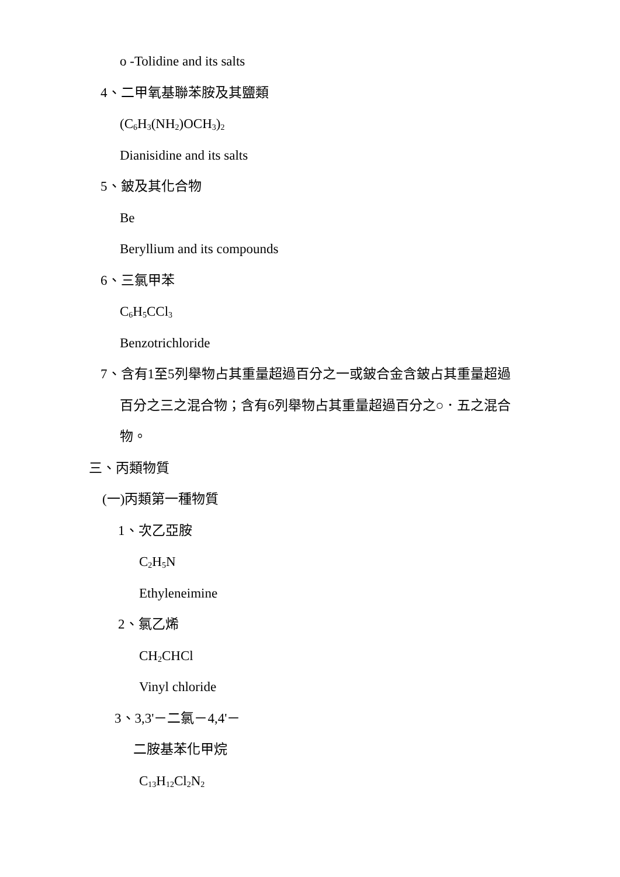o -Tolidine and its salts
4、二甲氧基聯苯胺及其鹽類
(C<sub>6</sub>H<sub>3</sub>(NH<sub>2</sub>)OCH<sub>3</sub>)<sub>2</sub>
Dianisidine and its salts
5、鈹及其化合物
Be
Beryllium and its compounds
6、三氯甲苯
C<sub>6</sub>H<sub>5</sub>CCl<sub>3</sub>
Benzotrichloride
7、含有1至5列舉物占其重量超過百分之一或鈹合金含鈹占其重量超過
百分之三之混合物；含有6列舉物占其重量超過百分之○．五之混合
物。
三、丙類物質
(一)丙類第一種物質
1、次乙亞胺
C<sub>2</sub>H<sub>5</sub>N
Ethyleneimine
2、氯乙烯
CH<sub>2</sub>CHCl
Vinyl chloride
3、3,3'－二氯－4,4'－
二胺基苯化甲烷
C<sub>13</sub>H<sub>12</sub>Cl<sub>2</sub>N<sub>2</sub>